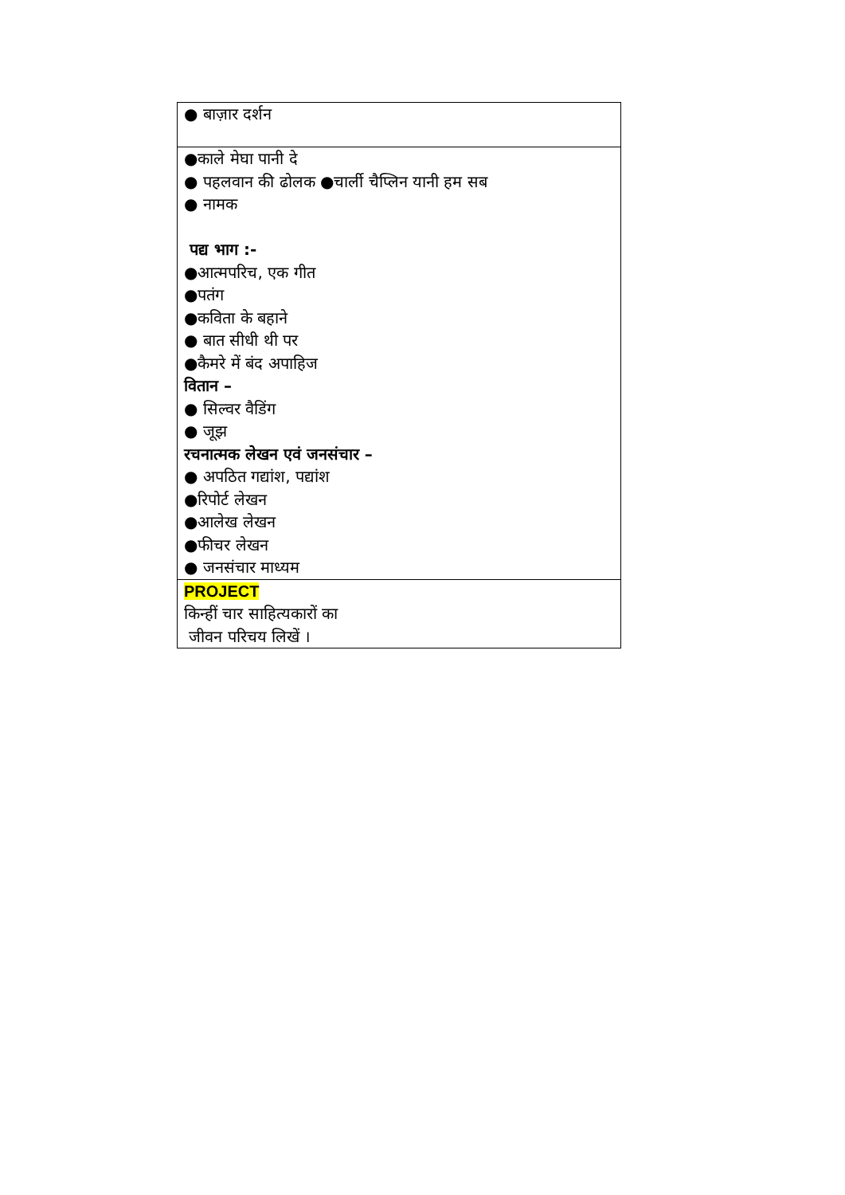| ● बाज़ार दर्शन |
| ●काले मेघा पानी दे ● पहलवान की ढोलक ●चार्ली चैप्लिन यानी हम सब ● नामक पद्य भाग :- ●आत्मपरिच, एक गीत ●पतंग ●कविता के बहाने ● बात सीधी थी पर ●कैमरे में बंद अपाहिज वितान – ● सिल्वर वैडिंग ● जूझ रचनात्मक लेखन एवं जनसंचार – ● अपठित गद्यांश, पद्यांश ●रिपोर्ट लेखन ●आलेख लेखन ●फीचर लेखन ● जनसंचार माध्यम |
| PROJECT किन्हीं चार साहित्यकारों का जीवन परिचय लिखें । |